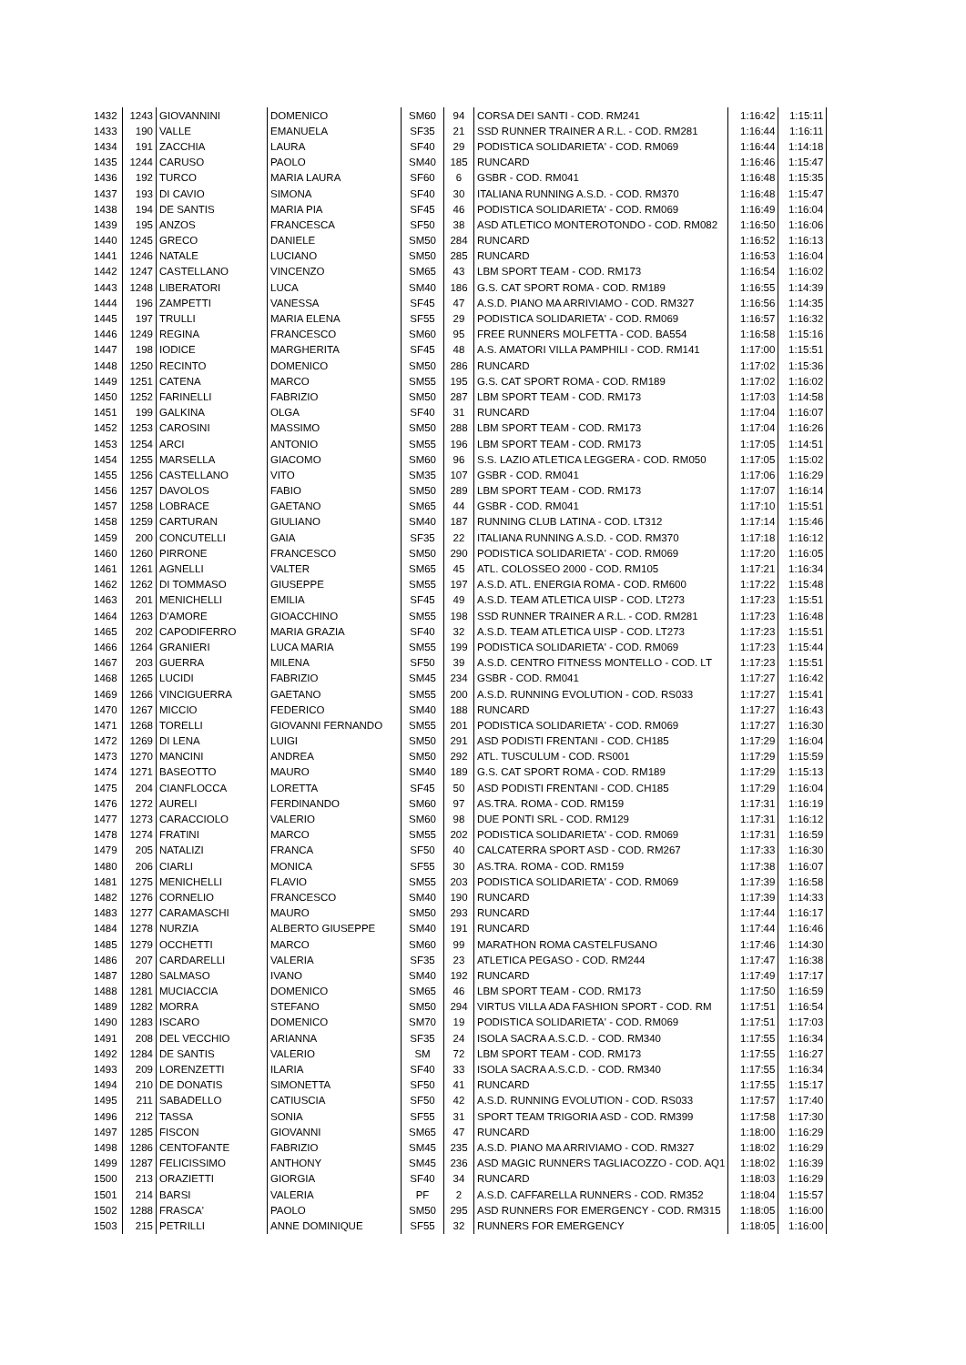| 1432 | 1243 | GIOVANNINI | DOMENICO | SM60 | 94 | CORSA DEI SANTI - COD. RM241 | 1:16:42 | 1:15:11 |
| 1433 | 190 | VALLE | EMANUELA | SF35 | 21 | SSD RUNNER TRAINER A R.L. - COD. RM281 | 1:16:44 | 1:16:11 |
| 1434 | 191 | ZACCHIA | LAURA | SF40 | 29 | PODISTICA SOLIDARIETA' - COD. RM069 | 1:16:44 | 1:14:18 |
| 1435 | 1244 | CARUSO | PAOLO | SM40 | 185 | RUNCARD | 1:16:46 | 1:15:47 |
| 1436 | 192 | TURCO | MARIA LAURA | SF60 | 6 | GSBR - COD. RM041 | 1:16:48 | 1:15:35 |
| 1437 | 193 | DI CAVIO | SIMONA | SF40 | 30 | ITALIANA RUNNING A.S.D. - COD. RM370 | 1:16:48 | 1:15:47 |
| 1438 | 194 | DE SANTIS | MARIA PIA | SF45 | 46 | PODISTICA SOLIDARIETA' - COD. RM069 | 1:16:49 | 1:16:04 |
| 1439 | 195 | ANZOS | FRANCESCA | SF50 | 38 | ASD ATLETICO MONTEROTONDO - COD. RM082 | 1:16:50 | 1:16:06 |
| 1440 | 1245 | GRECO | DANIELE | SM50 | 284 | RUNCARD | 1:16:52 | 1:16:13 |
| 1441 | 1246 | NATALE | LUCIANO | SM50 | 285 | RUNCARD | 1:16:53 | 1:16:04 |
| 1442 | 1247 | CASTELLANO | VINCENZO | SM65 | 43 | LBM SPORT TEAM - COD. RM173 | 1:16:54 | 1:16:02 |
| 1443 | 1248 | LIBERATORI | LUCA | SM40 | 186 | G.S. CAT SPORT ROMA - COD. RM189 | 1:16:55 | 1:14:39 |
| 1444 | 196 | ZAMPETTI | VANESSA | SF45 | 47 | A.S.D. PIANO MA ARRIVIAMO - COD. RM327 | 1:16:56 | 1:14:35 |
| 1445 | 197 | TRULLI | MARIA ELENA | SF55 | 29 | PODISTICA SOLIDARIETA' - COD. RM069 | 1:16:57 | 1:16:32 |
| 1446 | 1249 | REGINA | FRANCESCO | SM60 | 95 | FREE RUNNERS MOLFETTA - COD. BA554 | 1:16:58 | 1:15:16 |
| 1447 | 198 | IODICE | MARGHERITA | SF45 | 48 | A.S. AMATORI VILLA PAMPHILI - COD. RM141 | 1:17:00 | 1:15:51 |
| 1448 | 1250 | RECINTO | DOMENICO | SM50 | 286 | RUNCARD | 1:17:02 | 1:15:36 |
| 1449 | 1251 | CATENA | MARCO | SM55 | 195 | G.S. CAT SPORT ROMA - COD. RM189 | 1:17:02 | 1:16:02 |
| 1450 | 1252 | FARINELLI | FABRIZIO | SM50 | 287 | LBM SPORT TEAM - COD. RM173 | 1:17:03 | 1:14:58 |
| 1451 | 199 | GALKINA | OLGA | SF40 | 31 | RUNCARD | 1:17:04 | 1:16:07 |
| 1452 | 1253 | CAROSINI | MASSIMO | SM50 | 288 | LBM SPORT TEAM - COD. RM173 | 1:17:04 | 1:16:26 |
| 1453 | 1254 | ARCI | ANTONIO | SM55 | 196 | LBM SPORT TEAM - COD. RM173 | 1:17:05 | 1:14:51 |
| 1454 | 1255 | MARSELLA | GIACOMO | SM60 | 96 | S.S. LAZIO ATLETICA LEGGERA - COD. RM050 | 1:17:05 | 1:15:02 |
| 1455 | 1256 | CASTELLANO | VITO | SM35 | 107 | GSBR - COD. RM041 | 1:17:06 | 1:16:29 |
| 1456 | 1257 | DAVOLOS | FABIO | SM50 | 289 | LBM SPORT TEAM - COD. RM173 | 1:17:07 | 1:16:14 |
| 1457 | 1258 | LOBRACE | GAETANO | SM65 | 44 | GSBR - COD. RM041 | 1:17:10 | 1:15:51 |
| 1458 | 1259 | CARTURAN | GIULIANO | SM40 | 187 | RUNNING CLUB LATINA - COD. LT312 | 1:17:14 | 1:15:46 |
| 1459 | 200 | CONCUTELLI | GAIA | SF35 | 22 | ITALIANA RUNNING A.S.D. - COD. RM370 | 1:17:18 | 1:16:12 |
| 1460 | 1260 | PIRRONE | FRANCESCO | SM50 | 290 | PODISTICA SOLIDARIETA' - COD. RM069 | 1:17:20 | 1:16:05 |
| 1461 | 1261 | AGNELLI | VALTER | SM65 | 45 | ATL. COLOSSEO 2000 - COD. RM105 | 1:17:21 | 1:16:34 |
| 1462 | 1262 | DI TOMMASO | GIUSEPPE | SM55 | 197 | A.S.D. ATL. ENERGIA ROMA - COD. RM600 | 1:17:22 | 1:15:48 |
| 1463 | 201 | MENICHELLI | EMILIA | SF45 | 49 | A.S.D. TEAM ATLETICA UISP - COD. LT273 | 1:17:23 | 1:15:51 |
| 1464 | 1263 | D'AMORE | GIOACCHINO | SM55 | 198 | SSD RUNNER TRAINER A R.L. - COD. RM281 | 1:17:23 | 1:16:48 |
| 1465 | 202 | CAPODIFERRO | MARIA GRAZIA | SF40 | 32 | A.S.D. TEAM ATLETICA UISP - COD. LT273 | 1:17:23 | 1:15:51 |
| 1466 | 1264 | GRANIERI | LUCA MARIA | SM55 | 199 | PODISTICA SOLIDARIETA' - COD. RM069 | 1:17:23 | 1:15:44 |
| 1467 | 203 | GUERRA | MILENA | SF50 | 39 | A.S.D. CENTRO FITNESS MONTELLO - COD. LT | 1:17:23 | 1:15:51 |
| 1468 | 1265 | LUCIDI | FABRIZIO | SM45 | 234 | GSBR - COD. RM041 | 1:17:27 | 1:16:42 |
| 1469 | 1266 | VINCIGUERRA | GAETANO | SM55 | 200 | A.S.D. RUNNING EVOLUTION - COD. RS033 | 1:17:27 | 1:15:41 |
| 1470 | 1267 | MICCIO | FEDERICO | SM40 | 188 | RUNCARD | 1:17:27 | 1:16:43 |
| 1471 | 1268 | TORELLI | GIOVANNI FERNANDO | SM55 | 201 | PODISTICA SOLIDARIETA' - COD. RM069 | 1:17:27 | 1:16:30 |
| 1472 | 1269 | DI LENA | LUIGI | SM50 | 291 | ASD PODISTI FRENTANI - COD. CH185 | 1:17:29 | 1:16:04 |
| 1473 | 1270 | MANCINI | ANDREA | SM50 | 292 | ATL. TUSCULUM - COD. RS001 | 1:17:29 | 1:15:59 |
| 1474 | 1271 | BASEOTTO | MAURO | SM40 | 189 | G.S. CAT SPORT ROMA - COD. RM189 | 1:17:29 | 1:15:13 |
| 1475 | 204 | CIANFLOCCA | LORETTA | SF45 | 50 | ASD PODISTI FRENTANI - COD. CH185 | 1:17:29 | 1:16:04 |
| 1476 | 1272 | AURELI | FERDINANDO | SM60 | 97 | AS.TRA. ROMA - COD. RM159 | 1:17:31 | 1:16:19 |
| 1477 | 1273 | CARACCIOLO | VALERIO | SM60 | 98 | DUE PONTI SRL - COD. RM129 | 1:17:31 | 1:16:12 |
| 1478 | 1274 | FRATINI | MARCO | SM55 | 202 | PODISTICA SOLIDARIETA' - COD. RM069 | 1:17:31 | 1:16:59 |
| 1479 | 205 | NATALIZI | FRANCA | SF50 | 40 | CALCATERRA SPORT ASD - COD. RM267 | 1:17:33 | 1:16:30 |
| 1480 | 206 | CIARLI | MONICA | SF55 | 30 | AS.TRA. ROMA - COD. RM159 | 1:17:38 | 1:16:07 |
| 1481 | 1275 | MENICHELLI | FLAVIO | SM55 | 203 | PODISTICA SOLIDARIETA' - COD. RM069 | 1:17:39 | 1:16:58 |
| 1482 | 1276 | CORNELIO | FRANCESCO | SM40 | 190 | RUNCARD | 1:17:39 | 1:14:33 |
| 1483 | 1277 | CARAMASCHI | MAURO | SM50 | 293 | RUNCARD | 1:17:44 | 1:16:17 |
| 1484 | 1278 | NURZIA | ALBERTO GIUSEPPE | SM40 | 191 | RUNCARD | 1:17:44 | 1:16:46 |
| 1485 | 1279 | OCCHETTI | MARCO | SM60 | 99 | MARATHON ROMA CASTELFUSANO | 1:17:46 | 1:14:30 |
| 1486 | 207 | CARDARELLI | VALERIA | SF35 | 23 | ATLETICA PEGASO - COD. RM244 | 1:17:47 | 1:16:38 |
| 1487 | 1280 | SALMASO | IVANO | SM40 | 192 | RUNCARD | 1:17:49 | 1:17:17 |
| 1488 | 1281 | MUCIACCIA | DOMENICO | SM65 | 46 | LBM SPORT TEAM - COD. RM173 | 1:17:50 | 1:16:59 |
| 1489 | 1282 | MORRA | STEFANO | SM50 | 294 | VIRTUS VILLA ADA FASHION SPORT - COD. RM | 1:17:51 | 1:16:54 |
| 1490 | 1283 | ISCARO | DOMENICO | SM70 | 19 | PODISTICA SOLIDARIETA' - COD. RM069 | 1:17:51 | 1:17:03 |
| 1491 | 208 | DEL VECCHIO | ARIANNA | SF35 | 24 | ISOLA SACRA A.S.C.D. - COD. RM340 | 1:17:55 | 1:16:34 |
| 1492 | 1284 | DE SANTIS | VALERIO | SM | 72 | LBM SPORT TEAM - COD. RM173 | 1:17:55 | 1:16:27 |
| 1493 | 209 | LORENZETTI | ILARIA | SF40 | 33 | ISOLA SACRA A.S.C.D. - COD. RM340 | 1:17:55 | 1:16:34 |
| 1494 | 210 | DE DONATIS | SIMONETTA | SF50 | 41 | RUNCARD | 1:17:55 | 1:15:17 |
| 1495 | 211 | SABADELLO | CATIUSCIA | SF50 | 42 | A.S.D. RUNNING EVOLUTION - COD. RS033 | 1:17:57 | 1:17:40 |
| 1496 | 212 | TASSA | SONIA | SF55 | 31 | SPORT TEAM TRIGORIA ASD - COD. RM399 | 1:17:58 | 1:17:30 |
| 1497 | 1285 | FISCON | GIOVANNI | SM65 | 47 | RUNCARD | 1:18:00 | 1:16:29 |
| 1498 | 1286 | CENTOFANTE | FABRIZIO | SM45 | 235 | A.S.D. PIANO MA ARRIVIAMO - COD. RM327 | 1:18:02 | 1:16:29 |
| 1499 | 1287 | FELICISSIMO | ANTHONY | SM45 | 236 | ASD MAGIC RUNNERS TAGLIACOZZO - COD. AQ1 | 1:18:02 | 1:16:39 |
| 1500 | 213 | ORAZIETTI | GIORGIA | SF40 | 34 | RUNCARD | 1:18:03 | 1:16:29 |
| 1501 | 214 | BARSI | VALERIA | PF | 2 | A.S.D. CAFFARELLA RUNNERS - COD. RM352 | 1:18:04 | 1:15:57 |
| 1502 | 1288 | FRASCA' | PAOLO | SM50 | 295 | ASD RUNNERS FOR EMERGENCY - COD. RM315 | 1:18:05 | 1:16:00 |
| 1503 | 215 | PETRILLI | ANNE DOMINIQUE | SF55 | 32 | RUNNERS FOR EMERGENCY | 1:18:05 | 1:16:00 |